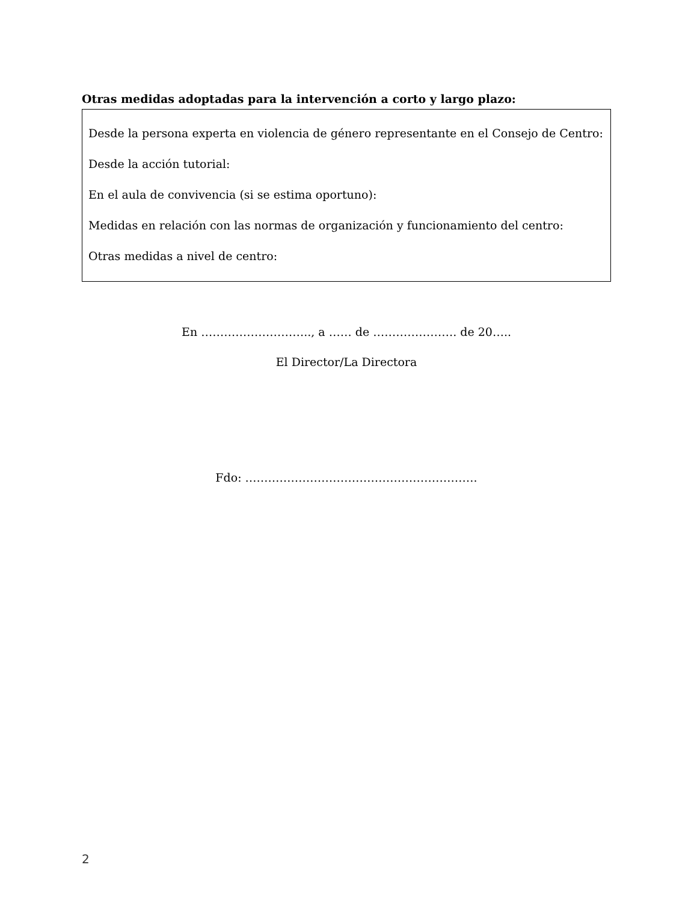Otras medidas adoptadas para la intervención a corto y largo plazo:
Desde la persona experta en violencia de género representante en el Consejo de Centro:
Desde la acción tutorial:
En el aula de convivencia (si se estima oportuno):
Medidas en relación con las normas de organización y funcionamiento del centro:
Otras medidas a nivel de centro:
En ……………………….., a …… de …………………. de 20…..
El Director/La Directora
Fdo: …………………………………………………….
2